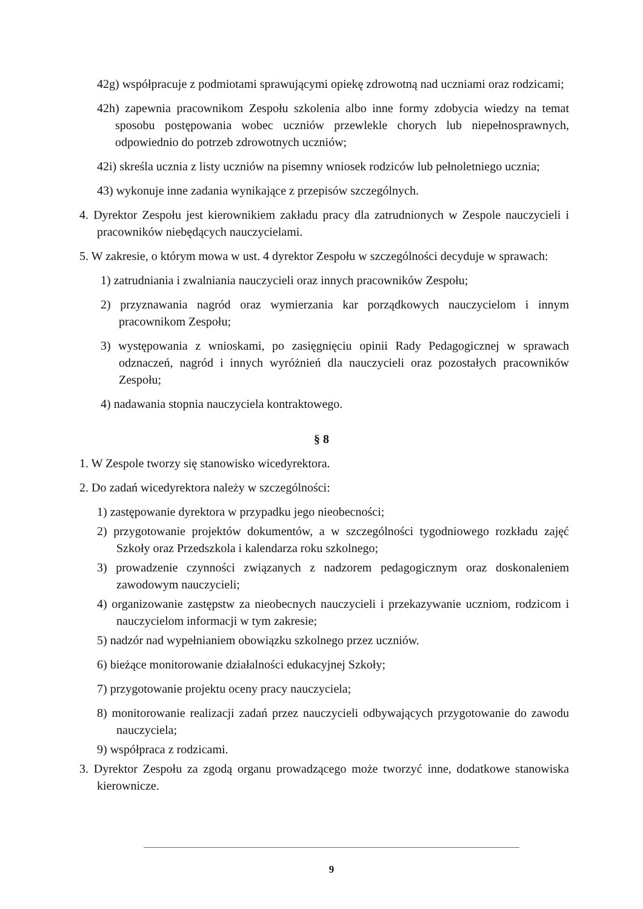42g) współpracuje z podmiotami sprawującymi opiekę zdrowotną nad uczniami oraz rodzicami;
42h) zapewnia pracownikom Zespołu szkolenia albo inne formy zdobycia wiedzy na temat sposobu postępowania wobec uczniów przewlekle chorych lub niepełnosprawnych, odpowiednio do potrzeb zdrowotnych uczniów;
42i) skreśla ucznia z listy uczniów na pisemny wniosek rodziców lub pełnoletniego ucznia;
43) wykonuje inne zadania wynikające z przepisów szczególnych.
4. Dyrektor Zespołu jest kierownikiem zakładu pracy dla zatrudnionych w Zespole nauczycieli i pracowników niebędących nauczycielami.
5. W zakresie, o którym mowa w ust. 4 dyrektor Zespołu w szczególności decyduje w sprawach:
1) zatrudniania i zwalniania nauczycieli oraz innych pracowników Zespołu;
2) przyznawania nagród oraz wymierzania kar porządkowych nauczycielom i innym pracownikom Zespołu;
3) występowania z wnioskami, po zasięgnięciu opinii Rady Pedagogicznej w sprawach odznaczeń, nagród i innych wyróżnień dla nauczycieli oraz pozostałych pracowników Zespołu;
4) nadawania stopnia nauczyciela kontraktowego.
§ 8
1. W Zespole tworzy się stanowisko wicedyrektora.
2. Do zadań wicedyrektora należy w szczególności:
1) zastępowanie dyrektora w przypadku jego nieobecności;
2) przygotowanie projektów dokumentów, a w szczególności tygodniowego rozkładu zajęć Szkoły oraz Przedszkola i kalendarza roku szkolnego;
3) prowadzenie czynności związanych z nadzorem pedagogicznym oraz doskonaleniem zawodowym nauczycieli;
4) organizowanie zastępstw za nieobecnych nauczycieli i przekazywanie uczniom, rodzicom i nauczycielom informacji w tym zakresie;
5) nadzór nad wypełnianiem obowiązku szkolnego przez uczniów.
6) bieżące monitorowanie działalności edukacyjnej Szkoły;
7) przygotowanie projektu oceny pracy nauczyciela;
8) monitorowanie realizacji zadań przez nauczycieli odbywających przygotowanie do zawodu nauczyciela;
9) współpraca z rodzicami.
3. Dyrektor Zespołu za zgodą organu prowadzącego może tworzyć inne, dodatkowe stanowiska kierownicze.
9